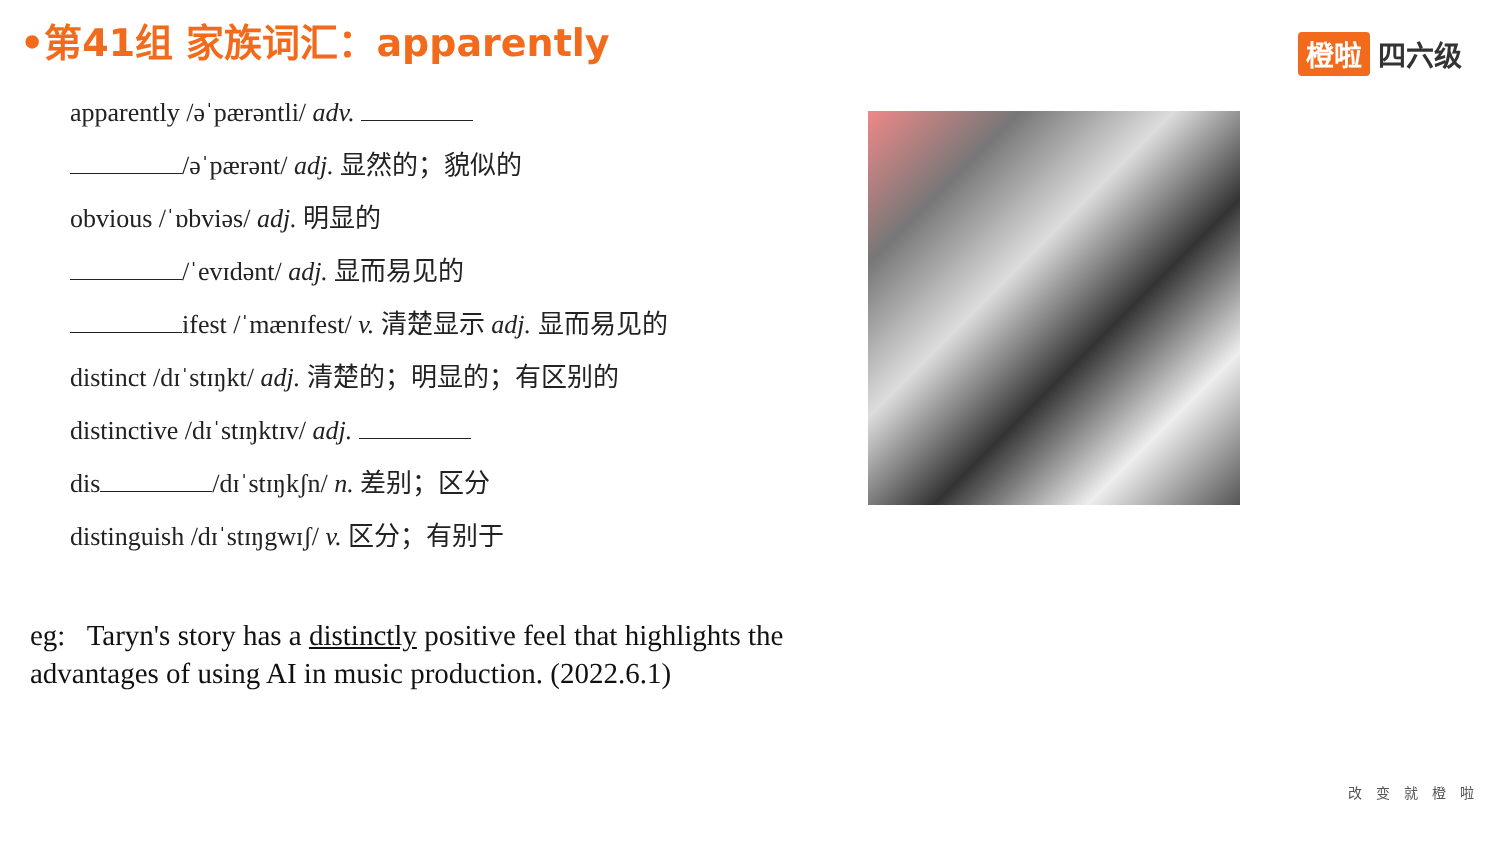•第41组 家族词汇：apparently 橙啦 四六级
apparently /əˈpærəntli/ adv.
/əˈpærənt/ adj. 显然的；貌似的
obvious /ˈɒbviəs/ adj. 明显的
/ˈevɪdənt/ adj. 显而易见的
ifest /ˈmænɪfest/ v. 清楚显示 adj. 显而易见的
distinct /dɪˈstɪŋkt/ adj. 清楚的；明显的；有区别的
distinctive /dɪˈstɪŋktɪv/ adj.
dis /dɪˈstɪŋkʃn/ n. 差别；区分
distinguish /dɪˈstɪŋgwɪʃ/ v. 区分；有别于
eg: Taryn's story has a distinctly positive feel that highlights the advantages of using AI in music production. (2022.6.1)
改变就橙啦